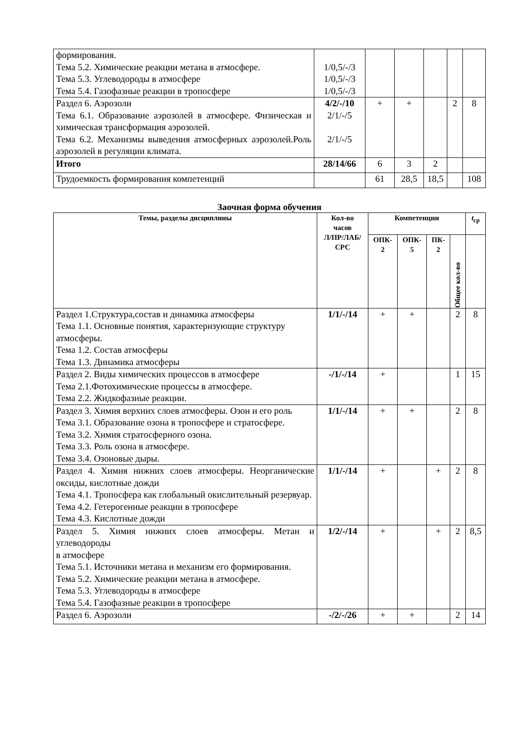| формирования. Тема 5.2. Химические реакции метана в атмосфере. Тема 5.3. Углеводороды в атмосфере Тема 5.4. Газофазные реакции в тропосфере | 1/0,5/-/3 1/0,5/-/3 1/0,5/-/3 | | | | | |
| Раздел 6. Аэрозоли Тема 6.1. Образование аэрозолей в атмосфере. Физическая и химическая трансформация аэрозолей. Тема 6.2. Механизмы выведения атмосферных аэрозолей.Роль аэрозолей в регуляции климата. | 4/2/-/10 2/1/-/5 2/1/-/5 | + | + | | 2 | 8 |
| Итого | 28/14/66 | 6 | 3 | 2 | | |
| Трудоемкость формирования компетенций | | 61 | 28,5 | 18,5 | | 108 |
Заочная форма обучения
| Темы, разделы дисциплины | Кол-во часов Л/ПР/ЛАБ/ СРС | Компетенции | | | | t<sub>ср</sub> |
| --- | --- | --- | --- | --- | --- | --- |
| | | ОПК- 2 | ОПК- 5 | ПК- 2 | Общее кол-во | |
| Раздел 1.Структура,состав и динамика атмосферы Тема 1.1. Основные понятия, характеризующие структуру атмосферы. Тема 1.2. Состав атмосферы Тема 1.3. Динамика атмосферы | 1/1/-/14 | + | + | | 2 | 8 |
| Раздел 2. Виды химических процессов в атмосфере Тема 2.1.Фотохимические процессы в атмосфере. Тема 2.2. Жидкофазные реакции. | -/1/-/14 | + | | | 1 | 15 |
| Раздел 3. Химия верхних слоев атмосферы. Озон и его роль Тема 3.1. Образование озона в тропосфере и стратосфере. Тема 3.2. Химия стратосферного озона. Тема 3.3. Роль озона в атмосфере. Тема 3.4. Озоновые дыры. | 1/1/-/14 | + | + | | 2 | 8 |
| Раздел 4. Химия нижних слоев атмосферы. Неорганические оксиды, кислотные дожди Тема 4.1. Тропосфера как глобальный окислительный резервуар. Тема 4.2. Гетерогенные реакции в тропосфере Тема 4.3. Кислотные дожди | 1/1/-/14 | + | | + | 2 | 8 |
| Раздел 5. Химия нижних слоев атмосферы. Метан и углеводороды в атмосфере Тема 5.1. Источники метана и механизм его формирования. Тема 5.2. Химические реакции метана в атмосфере. Тема 5.3. Углеводороды в атмосфере Тема 5.4. Газофазные реакции в тропосфере | 1/2/-/14 | + | | + | 2 | 8,5 |
| Раздел 6. Аэрозоли | -/2/-/26 | + | + | | 2 | 14 |